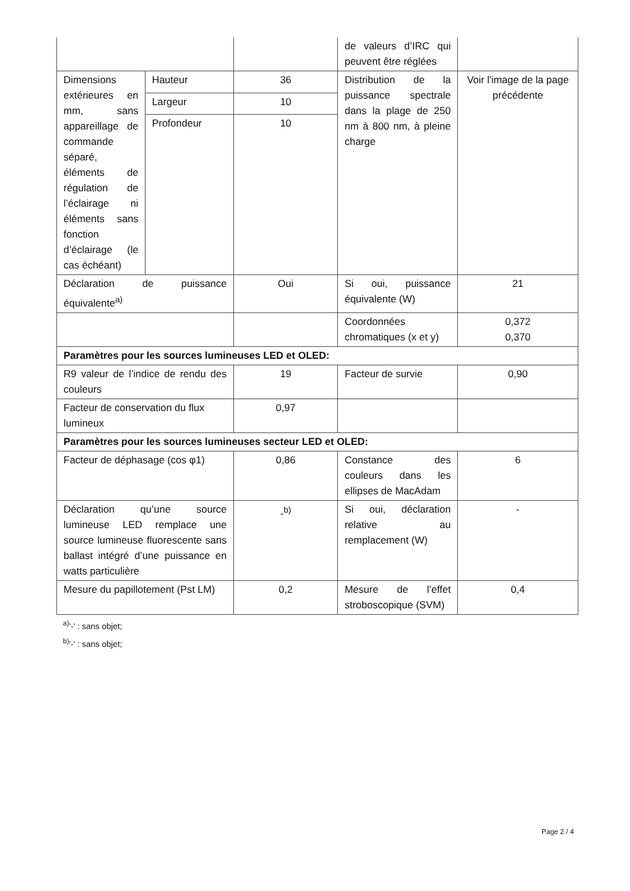| | | | de valeurs d’IRC qui peuvent être réglées | |
| Dimensions extérieures en mm, sans appareillage de commande séparé, éléments de régulation de l’éclairage ni éléments sans fonction d’éclairage (le cas échéant) | Hauteur | 36 | Distribution de la puissance spectrale dans la plage de 250 nm à 800 nm, à pleine charge | Voir l'image de la page précédente |
| | Largeur | 10 | | |
| | Profondeur | 10 | | |
| Déclaration de puissance équivalente<sup>a)</sup> | | Oui | Si oui, puissance équivalente (W) | 21 |
| | | | Coordonnées chromatiques (x et y) | 0,372 0,370 |
| Paramètres pour les sources lumineuses LED et OLED: | | | | |
| R9 valeur de l’indice de rendu des couleurs | | 19 | Facteur de survie | 0,90 |
| Facteur de conservation du flux lumineux | | 0,97 | | |
| Paramètres pour les sources lumineuses secteur LED et OLED: | | | | |
| Facteur de déphasage (cos φ1) | | 0,86 | Constance des couleurs dans les ellipses de MacAdam | 6 |
| Déclaration qu’une source lumineuse LED remplace une source lumineuse fluorescente sans ballast intégré d’une puissance en watts particulière | | -<sup>b)</sup> | Si oui, déclaration relative au remplacement (W) | - |
| Mesure du papillotement (Pst LM) | | 0,2 | Mesure de l’effet stroboscopique (SVM) | 0,4 |
<sup>a)</sup> '-' : sans objet;
<sup>b)</sup> '-' : sans objet;
Page 2 / 4